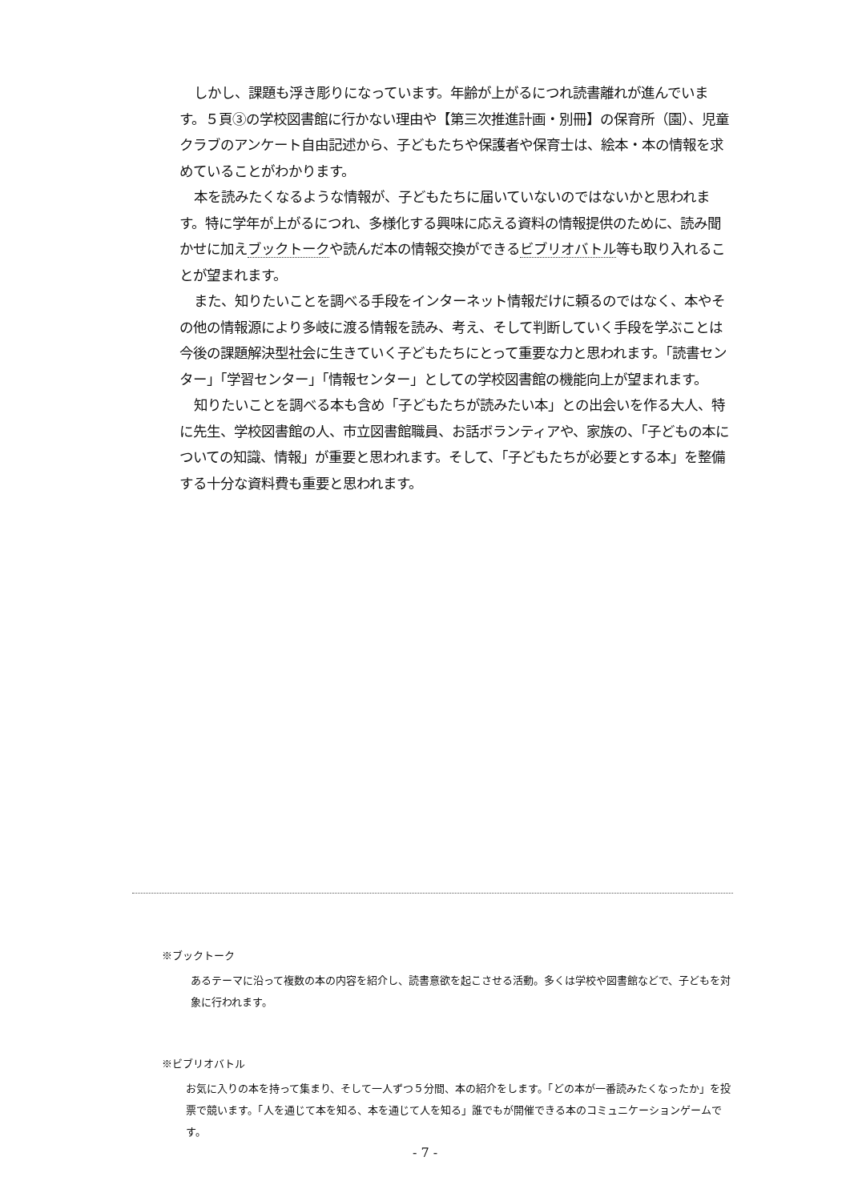しかし、課題も浮き彫りになっています。年齢が上がるにつれ読書離れが進んでいます。５頁③の学校図書館に行かない理由や【第三次推進計画・別冊】の保育所（園）、児童クラブのアンケート自由記述から、子どもたちや保護者や保育士は、絵本・本の情報を求めていることがわかります。
本を読みたくなるような情報が、子どもたちに届いていないのではないかと思われます。特に学年が上がるにつれ、多様化する興味に応える資料の情報提供のために、読み聞かせに加えブックトークや読んだ本の情報交換ができるビブリオバトル等も取り入れることが望まれます。
また、知りたいことを調べる手段をインターネット情報だけに頼るのではなく、本やその他の情報源により多岐に渡る情報を読み、考え、そして判断していく手段を学ぶことは今後の課題解決型社会に生きていく子どもたちにとって重要な力と思われます。「読書センター」「学習センター」「情報センター」としての学校図書館の機能向上が望まれます。
知りたいことを調べる本も含め「子どもたちが読みたい本」との出会いを作る大人、特に先生、学校図書館の人、市立図書館職員、お話ボランティアや、家族の、「子どもの本についての知識、情報」が重要と思われます。そして、「子どもたちが必要とする本」を整備する十分な資料費も重要と思われます。
※ブックトーク
あるテーマに沿って複数の本の内容を紹介し、読書意欲を起こさせる活動。多くは学校や図書館などで、子どもを対象に行われます。
※ビブリオバトル
お気に入りの本を持って集まり、そして一人ずつ５分間、本の紹介をします。「どの本が一番読みたくなったか」を投票で競います。「人を通じて本を知る、本を通じて人を知る」誰でもが開催できる本のコミュニケーションゲームです。
- 7 -